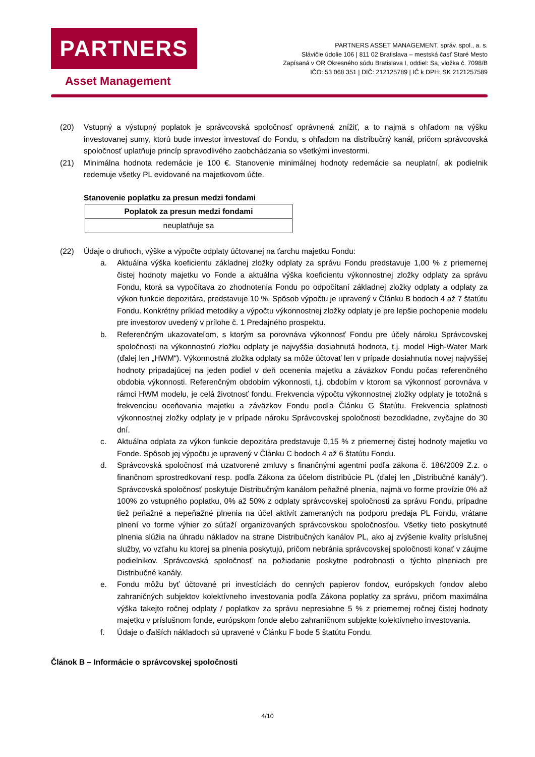PARTNERS
Asset Management
PARTNERS ASSET MANAGEMENT, správ. spol., a. s.
Slávičie údolie 106 | 811 02 Bratislava – mestská časť Staré Mesto
Zapísaná v OR Okresného súdu Bratislava I, oddiel: Sa, vložka č. 7098/B
IČO: 53 068 351 | DIČ: 212125789 | IČ k DPH: SK 2121257589
(20) Vstupný a výstupný poplatok je správcovská spoločnosť oprávnená znížiť, a to najmä s ohľadom na výšku investovanej sumy, ktorú bude investor investovať do Fondu, s ohľadom na distribučný kanál, pričom správcovská spoločnosť uplatňuje princíp spravodlivého zaobchádzania so všetkými investormi.
(21) Minimálna hodnota redemácie je 100 €. Stanovenie minimálnej hodnoty redemácie sa neuplatní, ak podielnik redemuje všetky PL evidované na majetkovom účte.
Stanovenie poplatku za presun medzi fondami
| Poplatok za presun medzi fondami |
| --- |
| neuplatňuje sa |
(22) Údaje o druhoch, výške a výpočte odplaty účtovanej na ťarchu majetku Fondu:
a. Aktuálna výška koeficientu základnej zložky odplaty za správu Fondu predstavuje 1,00 % z priemernej čistej hodnoty majetku vo Fonde a aktuálna výška koeficientu výkonnostnej zložky odplaty za správu Fondu, ktorá sa vypočítava zo zhodnotenia Fondu po odpočítaní základnej zložky odplaty a odplaty za výkon funkcie depozitára, predstavuje 10 %. Spôsob výpočtu je upravený v Článku B bodoch 4 až 7 štatútu Fondu. Konkrétny príklad metodiky a výpočtu výkonnostnej zložky odplaty je pre lepšie pochopenie modelu pre investorov uvedený v prílohe č. 1 Predajného prospektu.
b. Referenčným ukazovateľom, s ktorým sa porovnáva výkonnosť Fondu pre účely nároku Správcovskej spoločnosti na výkonnostnú zložku odplaty je najvyššia dosiahnutá hodnota, t.j. model High-Water Mark (ďalej len „HWM“). Výkonnostná zložka odplaty sa môže účtovať len v prípade dosiahnutia novej najvyššej hodnoty pripadajúcej na jeden podiel v deň ocenenia majetku a záväzkov Fondu počas referenčného obdobia výkonnosti. Referenčným obdobím výkonnosti, t.j. obdobím v ktorom sa výkonnosť porovnáva v rámci HWM modelu, je celá životnosť fondu. Frekvencia výpočtu výkonnostnej zložky odplaty je totožná s frekvenciou oceňovania majetku a záväzkov Fondu podľa Článku G Štatútu. Frekvencia splatnosti výkonnostnej zložky odplaty je v prípade nároku Správcovskej spoločnosti bezodkladne, zvyčajne do 30 dní.
c. Aktuálna odplata za výkon funkcie depozitára predstavuje 0,15 % z priemernej čistej hodnoty majetku vo Fonde. Spôsob jej výpočtu je upravený v Článku C bodoch 4 až 6 štatútu Fondu.
d. Správcovská spoločnosť má uzatvorené zmluvy s finančnými agentmi podľa zákona č. 186/2009 Z.z. o finančnom sprostredkovaní resp. podľa Zákona za účelom distribúcie PL (ďalej len „Distribučné kanály“). Správcovská spoločnosť poskytuje Distribučným kanálom peňažné plnenia, najmä vo forme provízie 0% až 100% zo vstupného poplatku, 0% až 50% z odplaty správcovskej spoločnosti za správu Fondu, prípadne tiež peňažné a nepeňažné plnenia na účel aktivít zameraných na podporu predaja PL Fondu, vrátane plnení vo forme výhier zo súťaží organizovaných správcovskou spoločnosťou. Všetky tieto poskytnuté plnenia slúžia na úhradu nákladov na strane Distribučných kanálov PL, ako aj zvýšenie kvality príslušnej služby, vo vzťahu ku ktorej sa plnenia poskytujú, pričom nebránia správcovskej spoločnosti konať v záujme podielnikov. Správcovská spoločnosť na požiadanie poskytne podrobnosti o týchto plneniach pre Distribučné kanály.
e. Fondu môžu byť účtované pri investíciách do cenných papierov fondov, európskych fondov alebo zahraničných subjektov kolektívneho investovania podľa Zákona poplatky za správu, pričom maximálna výška takejto ročnej odplaty / poplatkov za správu nepresiahne 5 % z priemernej ročnej čistej hodnoty majetku v príslušnom fonde, európskom fonde alebo zahraničnom subjekte kolektívneho investovania.
f. Údaje o ďalších nákladoch sú upravené v Článku F bode 5 štatútu Fondu.
Článok B – Informácie o správcovskej spoločnosti
4/10